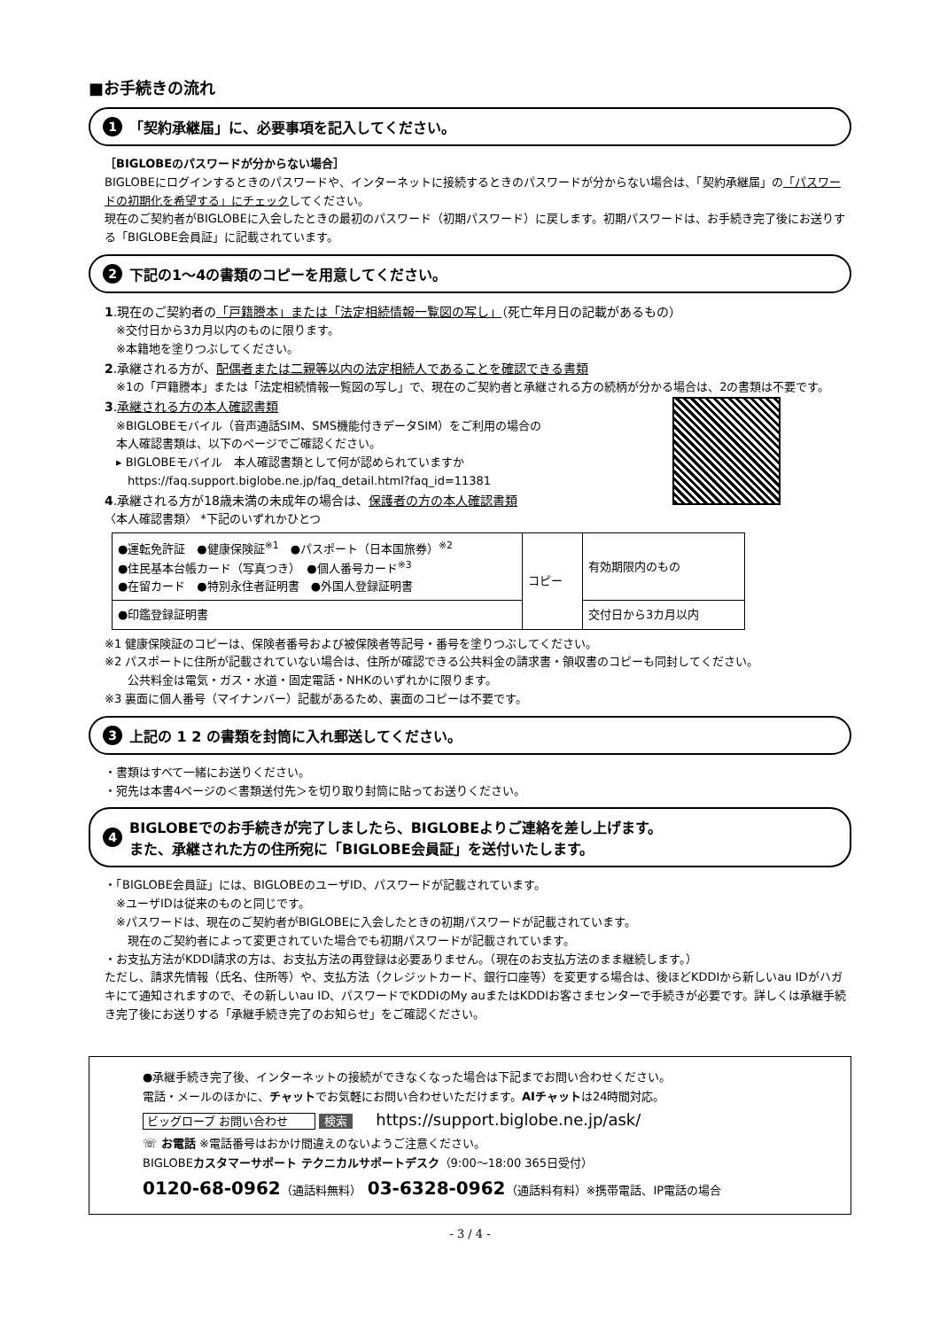■お手続きの流れ
1 「契約承継届」に、必要事項を記入してください。
［BIGLOBEのパスワードが分からない場合］
BIGLOBEにログインするときのパスワードや、インターネットに接続するときのパスワードが分からない場合は、「契約承継届」の「パスワードの初期化を希望する」にチェックしてください。
現在のご契約者がBIGLOBEに入会したときの最初のパスワード（初期パスワード）に戻します。初期パスワードは、お手続き完了後にお送りする「BIGLOBE会員証」に記載されています。
2 下記の1～4の書類のコピーを用意してください。
1.現在のご契約者の「戸籍謄本」または「法定相続情報一覧図の写し」（死亡年月日の記載があるもの）
　※交付日から3カ月以内のものに限ります。
　※本籍地を塗りつぶしてください。
2.承継される方が、配偶者または二親等以内の法定相続人であることを確認できる書類
　※1の「戸籍謄本」または「法定相続情報一覧図の写し」で、現在のご契約者と承継される方の続柄が分かる場合は、2の書類は不要です。
3.承継される方の本人確認書類
　※BIGLOBEモバイル（音声通話SIM、SMS機能付きデータSIM）をご利用の場合の
　本人確認書類は、以下のページでご確認ください。
　▸ BIGLOBEモバイル　本人確認書類として何が認められていますか
　　https://faq.support.biglobe.ne.jp/faq_detail.html?faq_id=11381
4.承継される方が18歳未満の未成年の場合は、保護者の方の本人確認書類
〈本人確認書類〉 *下記のいずれかひとつ
| ●運転免許証 ●健康保険証<sup>※1</sup> ●パスポート（日本国旅券）<sup>※2</sup> ●住民基本台帳カード（写真つき） ●個人番号カード<sup>※3</sup> ●在留カード ●特別永住者証明書 ●外国人登録証明書 | コピー | 有効期限内のもの |
| ●印鑑登録証明書 | | 交付日から3カ月以内 |
※1 健康保険証のコピーは、保険者番号および被保険者等記号・番号を塗りつぶしてください。
※2 パスポートに住所が記載されていない場合は、住所が確認できる公共料金の請求書・領収書のコピーも同封してください。
　　公共料金は電気・ガス・水道・固定電話・NHKのいずれかに限ります。
※3 裏面に個人番号（マイナンバー）記載があるため、裏面のコピーは不要です。
3 上記の 1 2 の書類を封筒に入れ郵送してください。
・書類はすべて一緒にお送りください。
・宛先は本書4ページの＜書類送付先＞を切り取り封筒に貼ってお送りください。
4 BIGLOBEでのお手続きが完了しましたら、BIGLOBEよりご連絡を差し上げます。
また、承継された方の住所宛に「BIGLOBE会員証」を送付いたします。
・「BIGLOBE会員証」には、BIGLOBEのユーザID、パスワードが記載されています。
　※ユーザIDは従来のものと同じです。
　※パスワードは、現在のご契約者がBIGLOBEに入会したときの初期パスワードが記載されています。
　　現在のご契約者によって変更されていた場合でも初期パスワードが記載されています。
・お支払方法がKDDI請求の方は、お支払方法の再登録は必要ありません。（現在のお支払方法のまま継続します。）
ただし、請求先情報（氏名、住所等）や、支払方法（クレジットカード、銀行口座等）を変更する場合は、後ほどKDDIから新しいau IDがハガキにて通知されますので、その新しいau ID、パスワードでKDDIのMy auまたはKDDIお客さまセンターで手続きが必要です。詳しくは承継手続き完了後にお送りする「承継手続き完了のお知らせ」をご確認ください。
●承継手続き完了後、インターネットの接続ができなくなった場合は下記までお問い合わせください。
電話・メールのほかに、チャットでお気軽にお問い合わせいただけます。AIチャットは24時間対応。
ビッグローブ お問い合わせ 検索　　https://support.biglobe.ne.jp/ask/
☏ お電話 ※電話番号はおかけ間違えのないようご注意ください。
BIGLOBEカスタマーサポート テクニカルサポートデスク（9:00～18:00 365日受付）
0120-68-0962（通話料無料）　03-6328-0962（通話料有料）※携帯電話、IP電話の場合
- 3 / 4 -